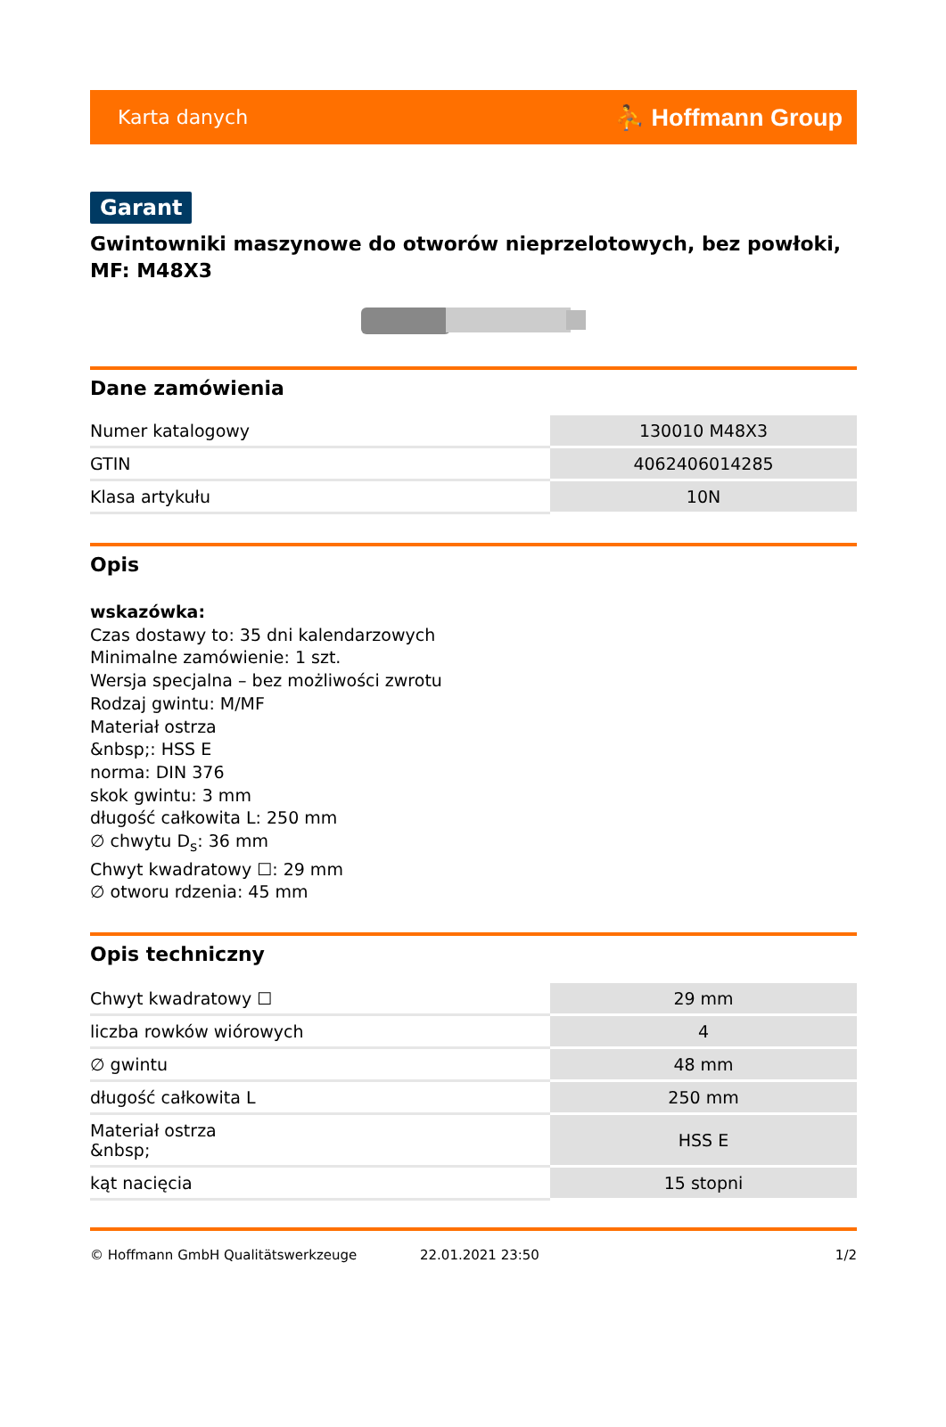Karta danych ⛹ Hoffmann Group
Garant
Gwintowniki maszynowe do otworów nieprzelotowych, bez powłoki, MF: M48X3
Dane zamówienia
| Numer katalogowy | 130010 M48X3 |
| GTIN | 4062406014285 |
| Klasa artykułu | 10N |
Opis
wskazówka:
Czas dostawy to: 35 dni kalendarzowych
Minimalne zamówienie: 1 szt.
Wersja specjalna – bez możliwości zwrotu
Rodzaj gwintu: M/MF
Materiał ostrza
&nbsp;: HSS E
norma: DIN 376
skok gwintu: 3 mm
długość całkowita L: 250 mm
∅ chwytu D<sub>s</sub>: 36 mm
Chwyt kwadratowy ☐: 29 mm
∅ otworu rdzenia: 45 mm
Opis techniczny
| Chwyt kwadratowy ☐ | 29 mm |
| liczba rowków wiórowych | 4 |
| ∅ gwintu | 48 mm |
| długość całkowita L | 250 mm |
| Materiał ostrza &nbsp; | HSS E |
| kąt nacięcia | 15 stopni |
© Hoffmann GmbH Qualitätswerkzeuge 22.01.2021 23:50 1/2